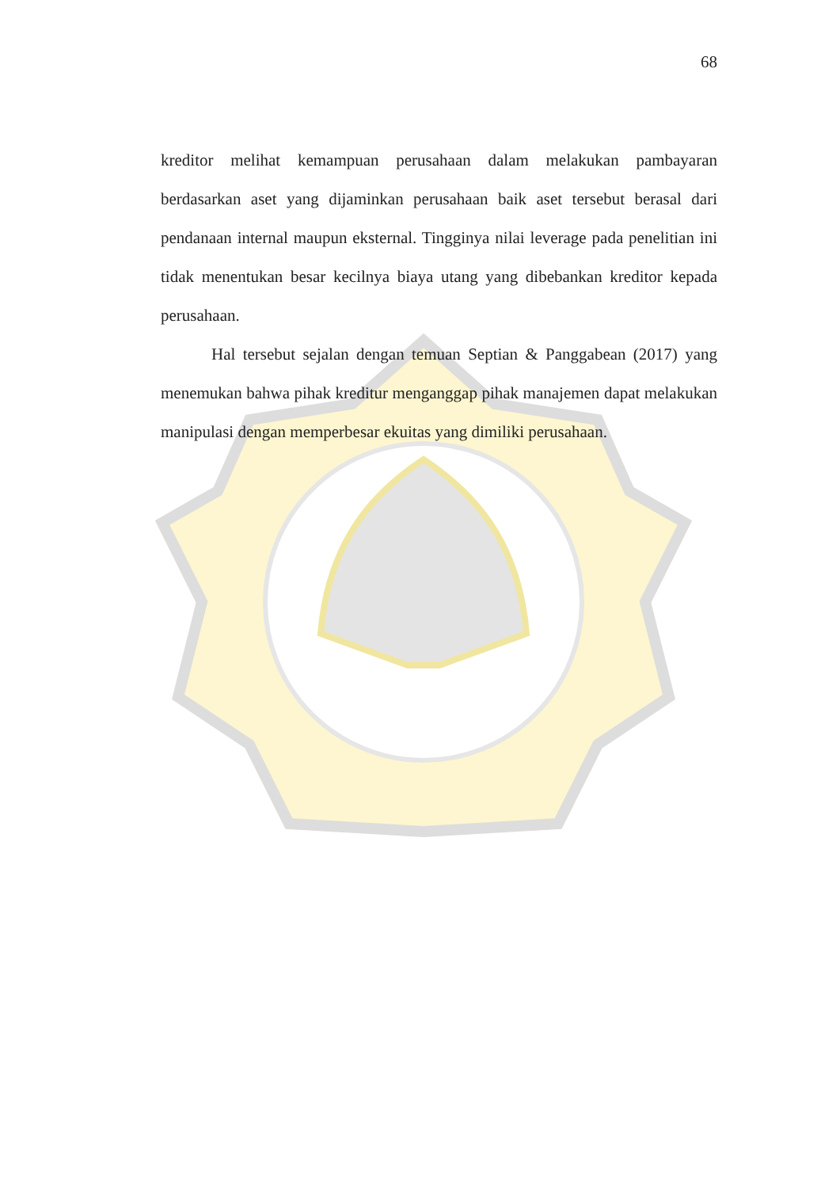68
kreditor melihat kemampuan perusahaan dalam melakukan pambayaran berdasarkan aset yang dijaminkan perusahaan baik aset tersebut berasal dari pendanaan internal maupun eksternal. Tingginya nilai leverage pada penelitian ini tidak menentukan besar kecilnya biaya utang yang dibebankan kreditor kepada perusahaan.
Hal tersebut sejalan dengan temuan Septian & Panggabean (2017) yang menemukan bahwa pihak kreditur menganggap pihak manajemen dapat melakukan manipulasi dengan memperbesar ekuitas yang dimiliki perusahaan.